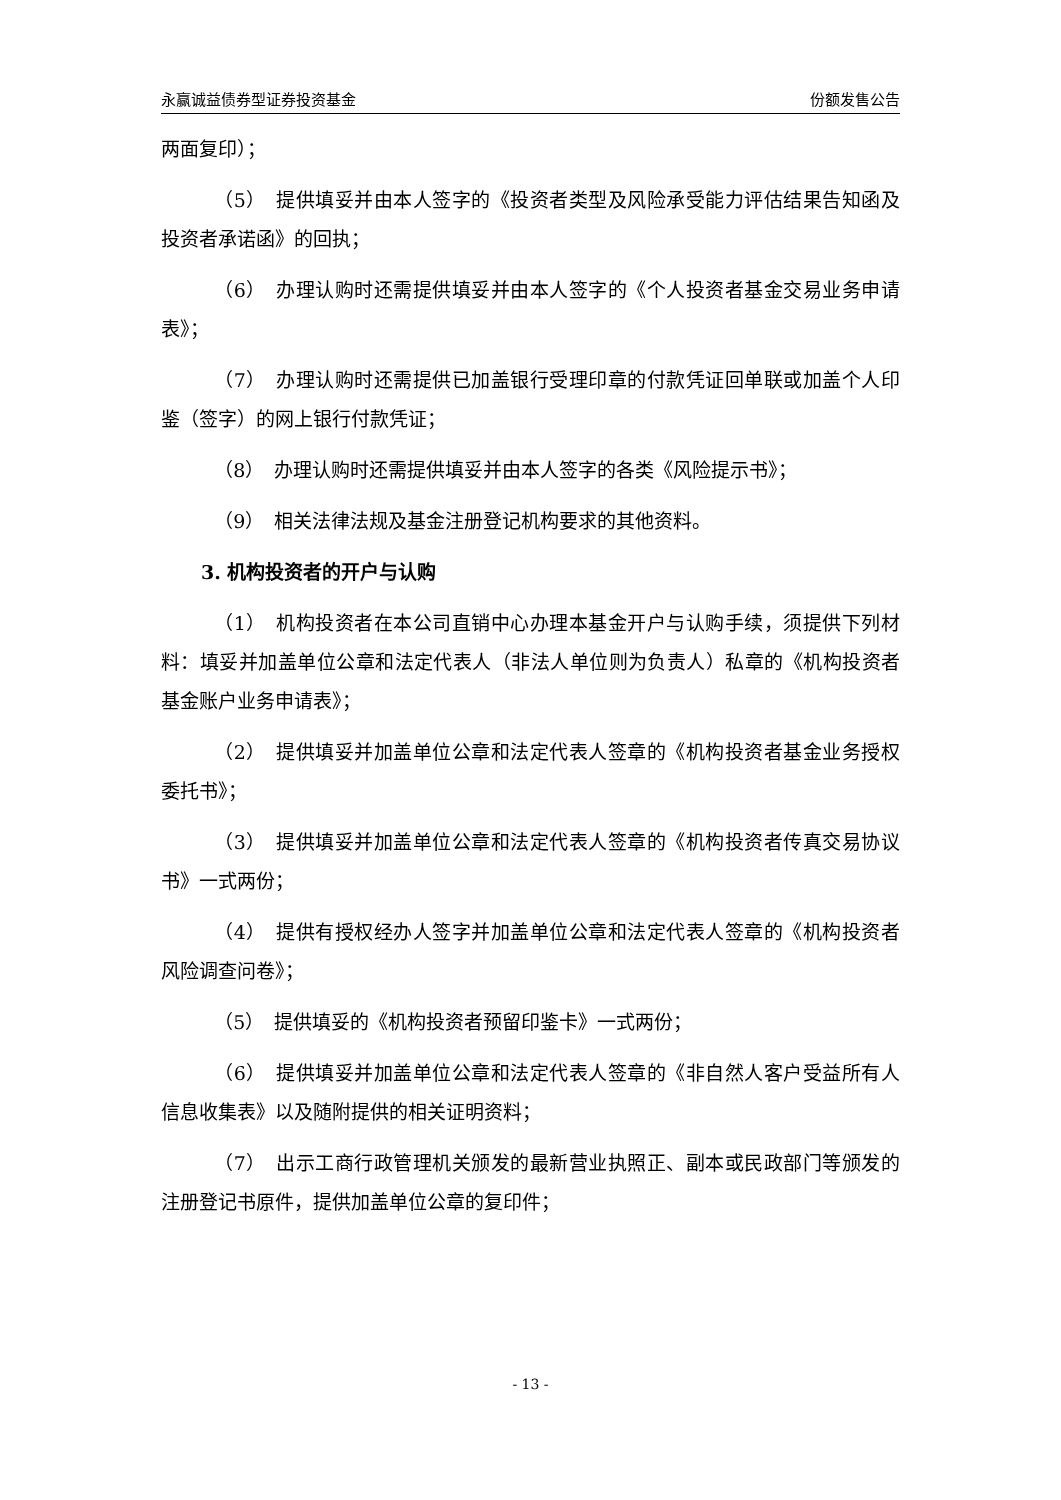永赢诚益债券型证券投资基金 份额发售公告
两面复印）；
（5）　提供填妥并由本人签字的《投资者类型及风险承受能力评估结果告知函及投资者承诺函》的回执；
（6）　办理认购时还需提供填妥并由本人签字的《个人投资者基金交易业务申请表》；
（7）　办理认购时还需提供已加盖银行受理印章的付款凭证回单联或加盖个人印鉴（签字）的网上银行付款凭证；
（8）　办理认购时还需提供填妥并由本人签字的各类《风险提示书》；
（9）　相关法律法规及基金注册登记机构要求的其他资料。
3. 机构投资者的开户与认购
（1）　机构投资者在本公司直销中心办理本基金开户与认购手续，须提供下列材料：填妥并加盖单位公章和法定代表人（非法人单位则为负责人）私章的《机构投资者基金账户业务申请表》；
（2）　提供填妥并加盖单位公章和法定代表人签章的《机构投资者基金业务授权委托书》；
（3）　提供填妥并加盖单位公章和法定代表人签章的《机构投资者传真交易协议书》一式两份；
（4）　提供有授权经办人签字并加盖单位公章和法定代表人签章的《机构投资者风险调查问卷》；
（5）　提供填妥的《机构投资者预留印鉴卡》一式两份；
（6）　提供填妥并加盖单位公章和法定代表人签章的《非自然人客户受益所有人信息收集表》以及随附提供的相关证明资料；
（7）　出示工商行政管理机关颁发的最新营业执照正、副本或民政部门等颁发的注册登记书原件，提供加盖单位公章的复印件；
- 13 -